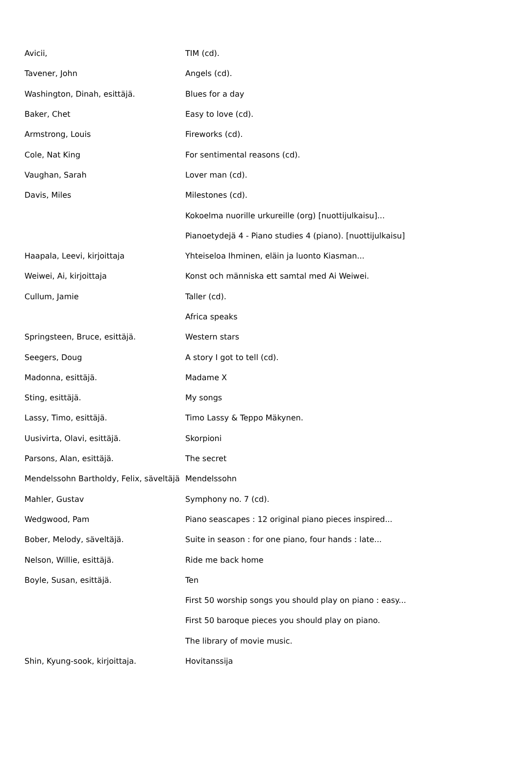| Avicii, | TIM (cd). |
| Tavener, John | Angels (cd). |
| Washington, Dinah, esittäjä. | Blues for a day |
| Baker, Chet | Easy to love (cd). |
| Armstrong, Louis | Fireworks (cd). |
| Cole, Nat King | For sentimental reasons (cd). |
| Vaughan, Sarah | Lover man (cd). |
| Davis, Miles | Milestones (cd). |
| | Kokoelma nuorille urkureille (org) [nuottijulkaisu]... |
| | Pianoetydejä 4 - Piano studies 4 (piano). [nuottijulkaisu] |
| Haapala, Leevi, kirjoittaja | Yhteiseloa Ihminen, eläin ja luonto Kiasman... |
| Weiwei, Ai, kirjoittaja | Konst och människa ett samtal med Ai Weiwei. |
| Cullum, Jamie | Taller (cd). |
| | Africa speaks |
| Springsteen, Bruce, esittäjä. | Western stars |
| Seegers, Doug | A story I got to tell (cd). |
| Madonna, esittäjä. | Madame X |
| Sting, esittäjä. | My songs |
| Lassy, Timo, esittäjä. | Timo Lassy & Teppo Mäkynen. |
| Uusivirta, Olavi, esittäjä. | Skorpioni |
| Parsons, Alan, esittäjä. | The secret |
| Mendelssohn Bartholdy, Felix, säveltäjä | Mendelssohn |
| Mahler, Gustav | Symphony no. 7 (cd). |
| Wedgwood, Pam | Piano seascapes : 12 original piano pieces inspired... |
| Bober, Melody, säveltäjä. | Suite in season : for one piano, four hands : late... |
| Nelson, Willie, esittäjä. | Ride me back home |
| Boyle, Susan, esittäjä. | Ten |
| | First 50 worship songs you should play on piano : easy... |
| | First 50 baroque pieces you should play on piano. |
| | The library of movie music. |
| Shin, Kyung-sook, kirjoittaja. | Hovitanssija |